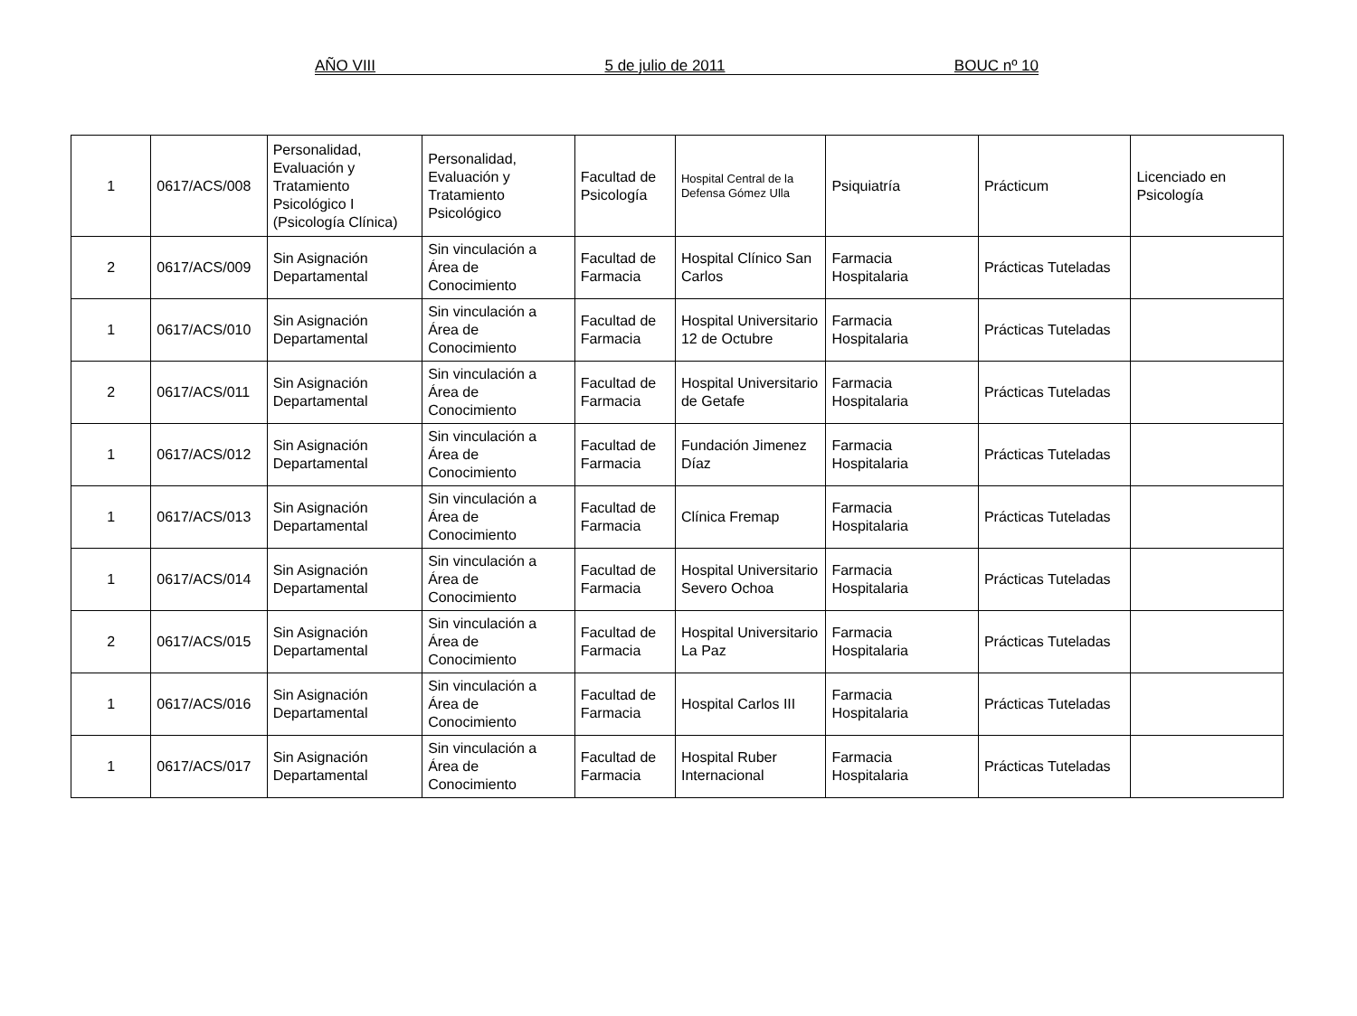AÑO VIII 5 de julio de 2011 BOUC nº 10
| 1 | 0617/ACS/008 | Personalidad, Evaluación y Tratamiento Psicológico I (Psicología Clínica) | Personalidad, Evaluación y Tratamiento Psicológico | Facultad de Psicología | Hospital Central de la Defensa Gómez Ulla | Psiquiatría | Prácticum | Licenciado en Psicología |
| 2 | 0617/ACS/009 | Sin Asignación Departamental | Sin vinculación a Área de Conocimiento | Facultad de Farmacia | Hospital Clínico San Carlos | Farmacia Hospitalaria | Prácticas Tuteladas | |
| 1 | 0617/ACS/010 | Sin Asignación Departamental | Sin vinculación a Área de Conocimiento | Facultad de Farmacia | Hospital Universitario 12 de Octubre | Farmacia Hospitalaria | Prácticas Tuteladas | |
| 2 | 0617/ACS/011 | Sin Asignación Departamental | Sin vinculación a Área de Conocimiento | Facultad de Farmacia | Hospital Universitario de Getafe | Farmacia Hospitalaria | Prácticas Tuteladas | |
| 1 | 0617/ACS/012 | Sin Asignación Departamental | Sin vinculación a Área de Conocimiento | Facultad de Farmacia | Fundación Jimenez Díaz | Farmacia Hospitalaria | Prácticas Tuteladas | |
| 1 | 0617/ACS/013 | Sin Asignación Departamental | Sin vinculación a Área de Conocimiento | Facultad de Farmacia | Clínica Fremap | Farmacia Hospitalaria | Prácticas Tuteladas | |
| 1 | 0617/ACS/014 | Sin Asignación Departamental | Sin vinculación a Área de Conocimiento | Facultad de Farmacia | Hospital Universitario Severo Ochoa | Farmacia Hospitalaria | Prácticas Tuteladas | |
| 2 | 0617/ACS/015 | Sin Asignación Departamental | Sin vinculación a Área de Conocimiento | Facultad de Farmacia | Hospital Universitario La Paz | Farmacia Hospitalaria | Prácticas Tuteladas | |
| 1 | 0617/ACS/016 | Sin Asignación Departamental | Sin vinculación a Área de Conocimiento | Facultad de Farmacia | Hospital Carlos III | Farmacia Hospitalaria | Prácticas Tuteladas | |
| 1 | 0617/ACS/017 | Sin Asignación Departamental | Sin vinculación a Área de Conocimiento | Facultad de Farmacia | Hospital Ruber Internacional | Farmacia Hospitalaria | Prácticas Tuteladas | |